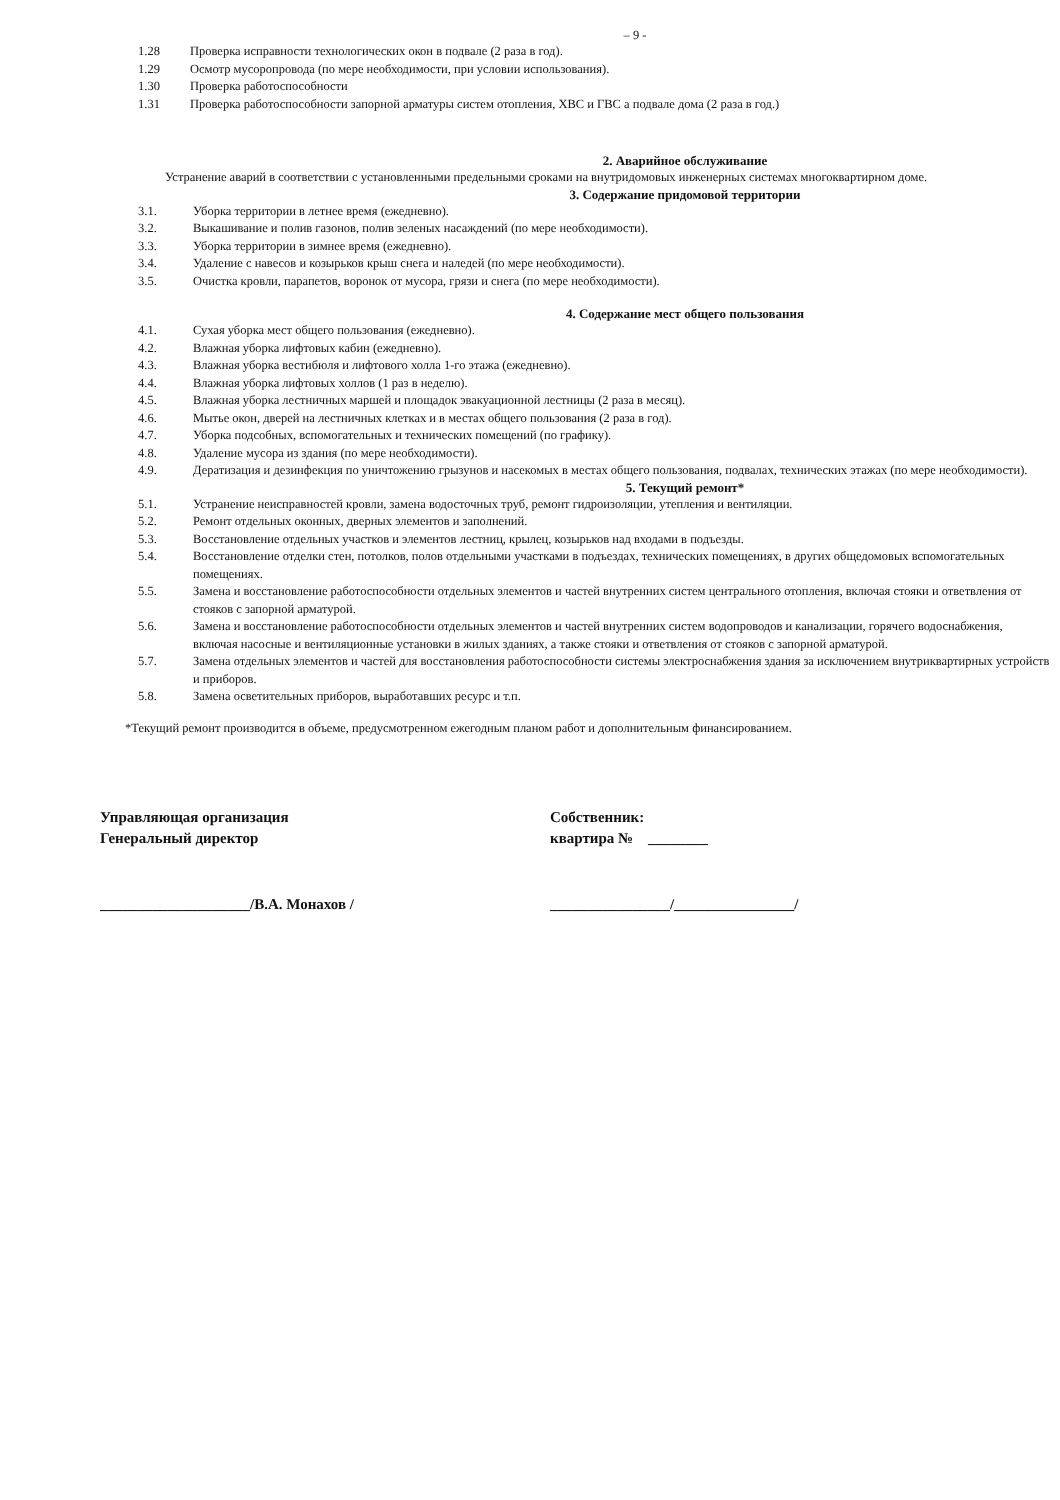– 9 -
1.28 Проверка исправности технологических окон в подвале (2 раза в год).
1.29 Осмотр мусоропровода (по мере необходимости, при условии использования).
1.30 Проверка работоспособности
1.31 Проверка работоспособности запорной арматуры систем отопления, ХВС и ГВС а подвале дома (2 раза в год.)
2. Аварийное обслуживание
Устранение аварий в соответствии с установленными предельными сроками на внутридомовых инженерных системах многоквартирном доме.
3. Содержание придомовой территории
3.1. Уборка территории в летнее время (ежедневно).
3.2. Выкашивание и полив газонов, полив зеленых насаждений (по мере необходимости).
3.3. Уборка территории в зимнее время (ежедневно).
3.4. Удаление с навесов и козырьков крыш снега и наледей (по мере необходимости).
3.5. Очистка кровли, парапетов, воронок от мусора, грязи и снега (по мере необходимости).
4. Содержание мест общего пользования
4.1. Сухая уборка мест общего пользования (ежедневно).
4.2. Влажная уборка лифтовых кабин (ежедневно).
4.3. Влажная уборка вестибюля и лифтового холла 1-го этажа (ежедневно).
4.4. Влажная уборка лифтовых холлов (1 раз в неделю).
4.5. Влажная уборка лестничных маршей и площадок эвакуационной лестницы (2 раза в месяц).
4.6. Мытье окон, дверей на лестничных клетках и в местах общего пользования (2 раза в год).
4.7. Уборка подсобных, вспомогательных и технических помещений (по графику).
4.8. Удаление мусора из здания (по мере необходимости).
4.9. Дератизация и дезинфекция по уничтожению грызунов и насекомых в местах общего пользования, подвалах, технических этажах (по мере необходимости).
5. Текущий ремонт*
5.1. Устранение неисправностей кровли, замена водосточных труб, ремонт гидроизоляции, утепления и вентиляции.
5.2. Ремонт отдельных оконных, дверных элементов и заполнений.
5.3. Восстановление отдельных участков и элементов лестниц, крылец, козырьков над входами в подъезды.
5.4. Восстановление отделки стен, потолков, полов отдельными участками в подъездах, технических помещениях, в других общедомовых вспомогательных помещениях.
5.5. Замена и восстановление работоспособности отдельных элементов и частей внутренних систем центрального отопления, включая стояки и ответвления от стояков с запорной арматурой.
5.6. Замена и восстановление работоспособности отдельных элементов и частей внутренних систем водопроводов и канализации, горячего водоснабжения, включая насосные и вентиляционные установки в жилых зданиях, а также стояки и ответвления от стояков с запорной арматурой.
5.7. Замена отдельных элементов и частей для восстановления работоспособности системы электроснабжения здания за исключением внутриквартирных устройств и приборов.
5.8. Замена осветительных приборов, выработавших ресурс и т.п.
*Текущий ремонт производится в объеме, предусмотренном ежегодным планом работ и дополнительным финансированием.
Управляющая организация
Генеральный директор
Собственник:
квартира № ________
____________________/В.А. Монахов / ________________/________________/